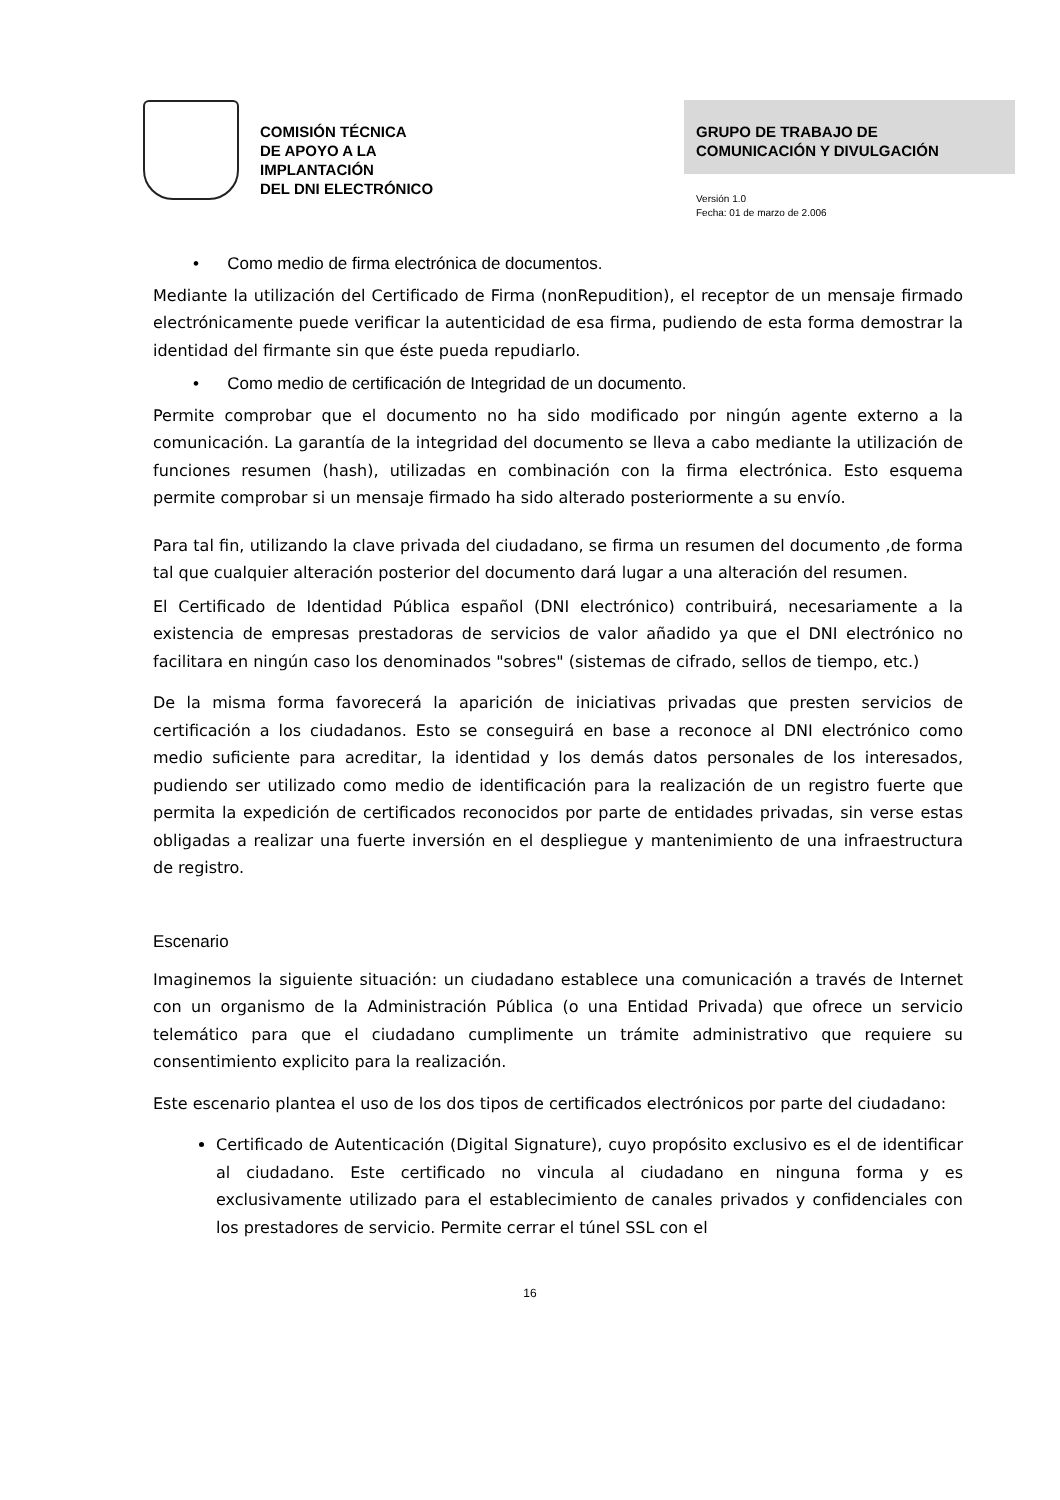COMISIÓN TÉCNICA
DE APOYO A LA
IMPLANTACIÓN
DEL DNI ELECTRÓNICO
GRUPO DE TRABAJO DE
COMUNICACIÓN Y DIVULGACIÓN
Versión 1.0
Fecha: 01 de marzo de 2.006
• Como medio de firma electrónica de documentos.
Mediante la utilización del Certificado de Firma (nonRepudition), el receptor de un mensaje firmado electrónicamente puede verificar la autenticidad de esa firma, pudiendo de esta forma demostrar la identidad del firmante sin que éste pueda repudiarlo.
• Como medio de certificación de Integridad de un documento.
Permite comprobar que el documento no ha sido modificado por ningún agente externo a la comunicación. La garantía de la integridad del documento se lleva a cabo mediante la utilización de funciones resumen (hash), utilizadas en combinación con la firma electrónica. Esto esquema permite comprobar si un mensaje firmado ha sido alterado posteriormente a su envío.
Para tal fin, utilizando la clave privada del ciudadano, se firma un resumen del documento ,de forma tal que cualquier alteración posterior del documento dará lugar a una alteración del resumen.
El Certificado de Identidad Pública español (DNI electrónico) contribuirá, necesariamente a la existencia de empresas prestadoras de servicios de valor añadido ya que el DNI electrónico no facilitara en ningún caso los denominados "sobres" (sistemas de cifrado, sellos de tiempo, etc.)
De la misma forma favorecerá la aparición de iniciativas privadas que presten servicios de certificación a los ciudadanos. Esto se conseguirá en base a reconoce al DNI electrónico como medio suficiente para acreditar, la identidad y los demás datos personales de los interesados, pudiendo ser utilizado como medio de identificación para la realización de un registro fuerte que permita la expedición de certificados reconocidos por parte de entidades privadas, sin verse estas obligadas a realizar una fuerte inversión en el despliegue y mantenimiento de una infraestructura de registro.
Escenario
Imaginemos la siguiente situación: un ciudadano establece una comunicación a través de Internet con un organismo de la Administración Pública (o una Entidad Privada) que ofrece un servicio telemático para que el ciudadano cumplimente un trámite administrativo que requiere su consentimiento explicito para la realización.
Este escenario plantea el uso de los dos tipos de certificados electrónicos por parte del ciudadano:
Certificado de Autenticación (Digital Signature), cuyo propósito exclusivo es el de identificar al ciudadano. Este certificado no vincula al ciudadano en ninguna forma y es exclusivamente utilizado para el establecimiento de canales privados y confidenciales con los prestadores de servicio. Permite cerrar el túnel SSL con el
16